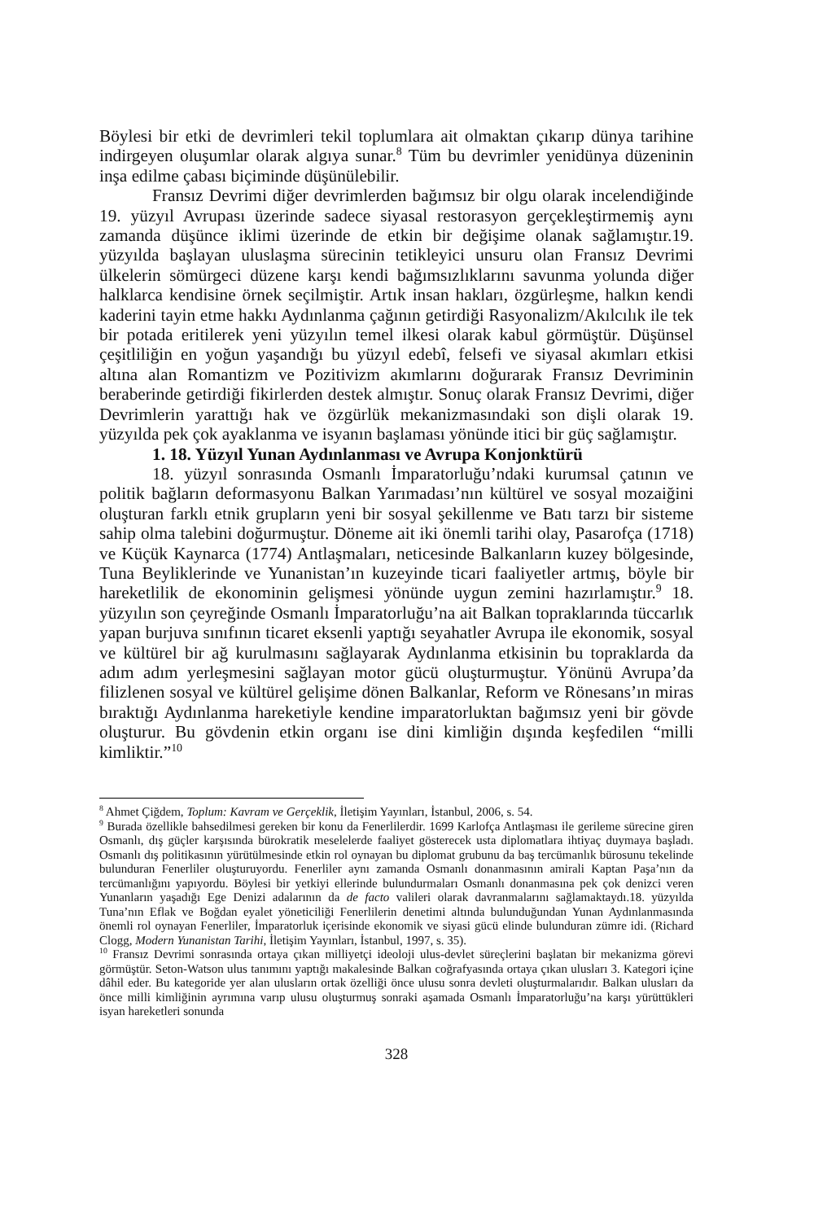Böylesi bir etki de devrimleri tekil toplumlara ait olmaktan çıkarıp dünya tarihine indirgeyen oluşumlar olarak algıya sunar.<sup>8</sup> Tüm bu devrimler yenidünya düzeninin inşa edilme çabası biçiminde düşünülebilir.
Fransız Devrimi diğer devrimlerden bağımsız bir olgu olarak incelendiğinde 19. yüzyıl Avrupası üzerinde sadece siyasal restorasyon gerçekleştirmemiş aynı zamanda düşünce iklimi üzerinde de etkin bir değişime olanak sağlamıştır.19. yüzyılda başlayan uluslaşma sürecinin tetikleyici unsuru olan Fransız Devrimi ülkelerin sömürgeci düzene karşı kendi bağımsızlıklarını savunma yolunda diğer halklarca kendisine örnek seçilmiştir. Artık insan hakları, özgürleşme, halkın kendi kaderini tayin etme hakkı Aydınlanma çağının getirdiği Rasyonalizm/Akılcılık ile tek bir potada eritilerek yeni yüzyılın temel ilkesi olarak kabul görmüştür. Düşünsel çeşitliliğin en yoğun yaşandığı bu yüzyıl edebî, felsefi ve siyasal akımları etkisi altına alan Romantizm ve Pozitivizm akımlarını doğurarak Fransız Devriminin beraberinde getirdiği fikirlerden destek almıştır. Sonuç olarak Fransız Devrimi, diğer Devrimlerin yarattığı hak ve özgürlük mekanizmasındaki son dişli olarak 19. yüzyılda pek çok ayaklanma ve isyanın başlaması yönünde itici bir güç sağlamıştır.
1. 18. Yüzyıl Yunan Aydınlanması ve Avrupa Konjonktürü
18. yüzyıl sonrasında Osmanlı İmparatorluğu’ndaki kurumsal çatının ve politik bağların deformasyonu Balkan Yarımadası’nın kültürel ve sosyal mozaiğini oluşturan farklı etnik grupların yeni bir sosyal şekillenme ve Batı tarzı bir sisteme sahip olma talebini doğurmuştur. Döneme ait iki önemli tarihi olay, Pasarofça (1718) ve Küçük Kaynarca (1774) Antlaşmaları, neticesinde Balkanların kuzey bölgesinde, Tuna Beyliklerinde ve Yunanistan’ın kuzeyinde ticari faaliyetler artmış, böyle bir hareketlilik de ekonominin gelişmesi yönünde uygun zemini hazırlamıştır.<sup>9</sup> 18. yüzyılın son çeyreğinde Osmanlı İmparatorluğu’na ait Balkan topraklarında tüccarlık yapan burjuva sınıfının ticaret eksenli yaptığı seyahatler Avrupa ile ekonomik, sosyal ve kültürel bir ağ kurulmasını sağlayarak Aydınlanma etkisinin bu topraklarda da adım adım yerleşmesini sağlayan motor gücü oluşturmuştur. Yönünü Avrupa’da filizlenen sosyal ve kültürel gelişime dönen Balkanlar, Reform ve Rönesans’ın miras bıraktığı Aydınlanma hareketiyle kendine imparatorluktan bağımsız yeni bir gövde oluşturur. Bu gövdenin etkin organı ise dini kimliğin dışında keşfedilen “milli kimliktir.”<sup>10</sup>
<sup>8</sup> Ahmet Çiğdem, Toplum: Kavram ve Gerçeklik, İletişim Yayınları, İstanbul, 2006, s. 54.
<sup>9</sup> Burada özellikle bahsedilmesi gereken bir konu da Fenerlilerdir. 1699 Karlofça Antlaşması ile gerileme sürecine giren Osmanlı, dış güçler karşısında bürokratik meselelerde faaliyet gösterecek usta diplomatlara ihtiyaç duymaya başladı. Osmanlı dış politikasının yürütülmesinde etkin rol oynayan bu diplomat grubunu da baş tercümanlık bürosunu tekelinde bulunduran Fenerliler oluşturuyordu. Fenerliler aynı zamanda Osmanlı donanmasının amirali Kaptan Paşa’nın da tercümanlığını yapıyordu. Böylesi bir yetkiyi ellerinde bulundurmaları Osmanlı donanmasına pek çok denizci veren Yunanların yaşadığı Ege Denizi adalarının da de facto valileri olarak davranmalarını sağlamaktaydı.18. yüzyılda Tuna’nın Eflak ve Boğdan eyalet yöneticiliği Fenerlilerin denetimi altında bulunduğundan Yunan Aydınlanmasında önemli rol oynayan Fenerliler, İmparatorluk içerisinde ekonomik ve siyasi gücü elinde bulunduran zümre idi. (Richard Clogg, Modern Yunanistan Tarihi, İletişim Yayınları, İstanbul, 1997, s. 35).
<sup>10</sup> Fransız Devrimi sonrasında ortaya çıkan milliyetçi ideoloji ulus-devlet süreçlerini başlatan bir mekanizma görevi görmüştür. Seton-Watson ulus tanımını yaptığı makalesinde Balkan coğrafyasında ortaya çıkan ulusları 3. Kategori içine dâhil eder. Bu kategoride yer alan ulusların ortak özelliği önce ulusu sonra devleti oluşturmalarıdır. Balkan ulusları da önce milli kimliğinin ayrımına varıp ulusu oluşturmuş sonraki aşamada Osmanlı İmparatorluğu’na karşı yürüttükleri isyan hareketleri sonunda
328